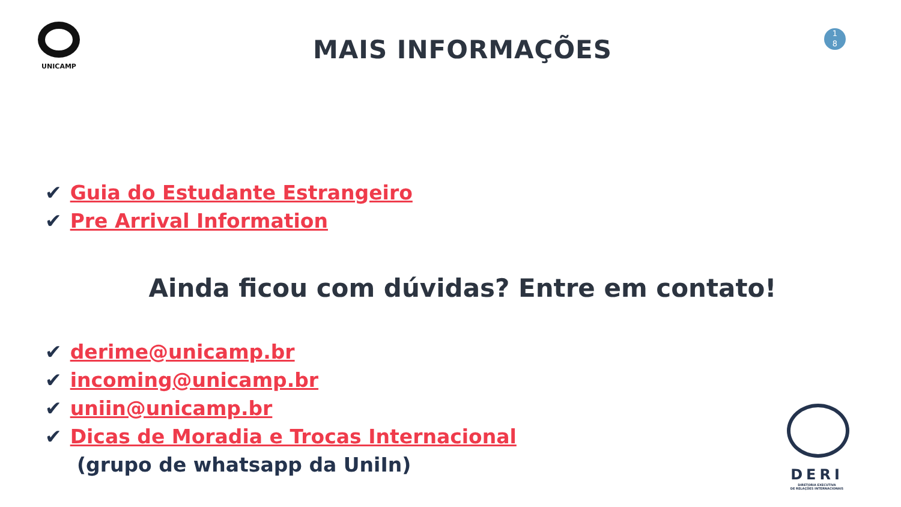UNICAMP
1
8
MAIS INFORMAÇÕES
✔ Guia do Estudante Estrangeiro
✔ Pre Arrival Information
Ainda ficou com dúvidas? Entre em contato!
✔ derime@unicamp.br
✔ incoming@unicamp.br
✔ uniin@unicamp.br
✔ Dicas de Moradia e Trocas Internacional
(grupo de whatsapp da UniIn)
DERI
DIRETORIA EXECUTIVA
DE RELAÇÕES INTERNACIONAIS